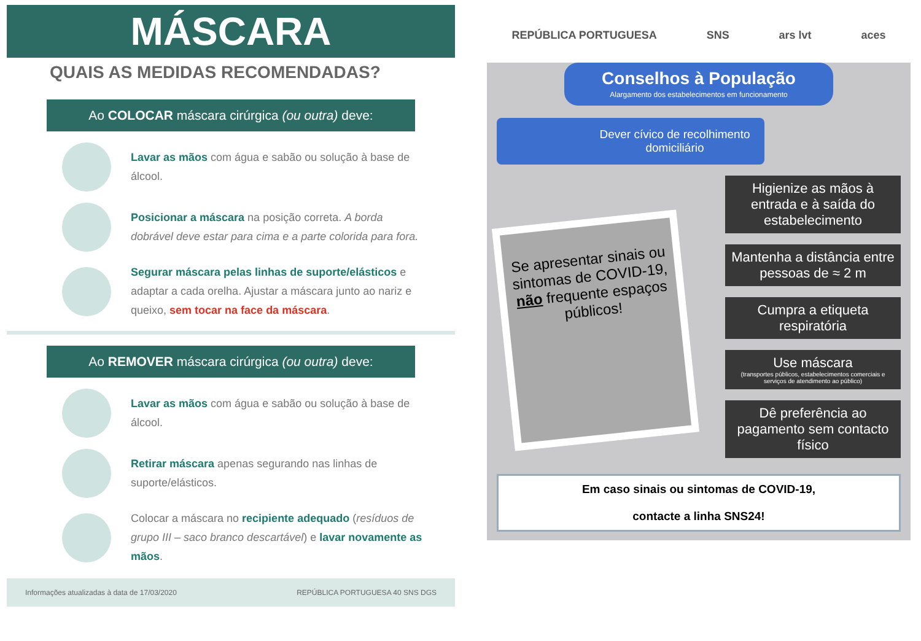MÁSCARA
QUAIS AS MEDIDAS RECOMENDADAS?
Ao COLOCAR máscara cirúrgica (ou outra) deve:
Lavar as mãos com água e sabão ou solução à base de álcool.
Posicionar a máscara na posição correta. A borda dobrável deve estar para cima e a parte colorida para fora.
Segurar máscara pelas linhas de suporte/elásticos e adaptar a cada orelha. Ajustar a máscara junto ao nariz e queixo, sem tocar na face da máscara.
Ao REMOVER máscara cirúrgica (ou outra) deve:
Lavar as mãos com água e sabão ou solução à base de álcool.
Retirar máscara apenas segurando nas linhas de suporte/elásticos.
Colocar a máscara no recipiente adequado (resíduos de grupo III – saco branco descartável) e lavar novamente as mãos.
Informações atualizadas à data de 17/03/2020 REPÚBLICA PORTUGUESA 40 SNS DGS
REPÚBLICA PORTUGUESA SNS ars lvt aces
Conselhos à População
Alargamento dos estabelecimentos em funcionamento
Dever cívico de recolhimento domiciliário
Se apresentar sinais ou sintomas de COVID-19, não frequente espaços públicos!
Higienize as mãos à entrada e à saída do estabelecimento
Mantenha a distância entre pessoas de ≈ 2 m
Cumpra a etiqueta respiratória
Use máscara
(transportes públicos, estabelecimentos comerciais e serviços de atendimento ao público)
Dê preferência ao pagamento sem contacto físico
Em caso sinais ou sintomas de COVID-19,
contacte a linha SNS24!